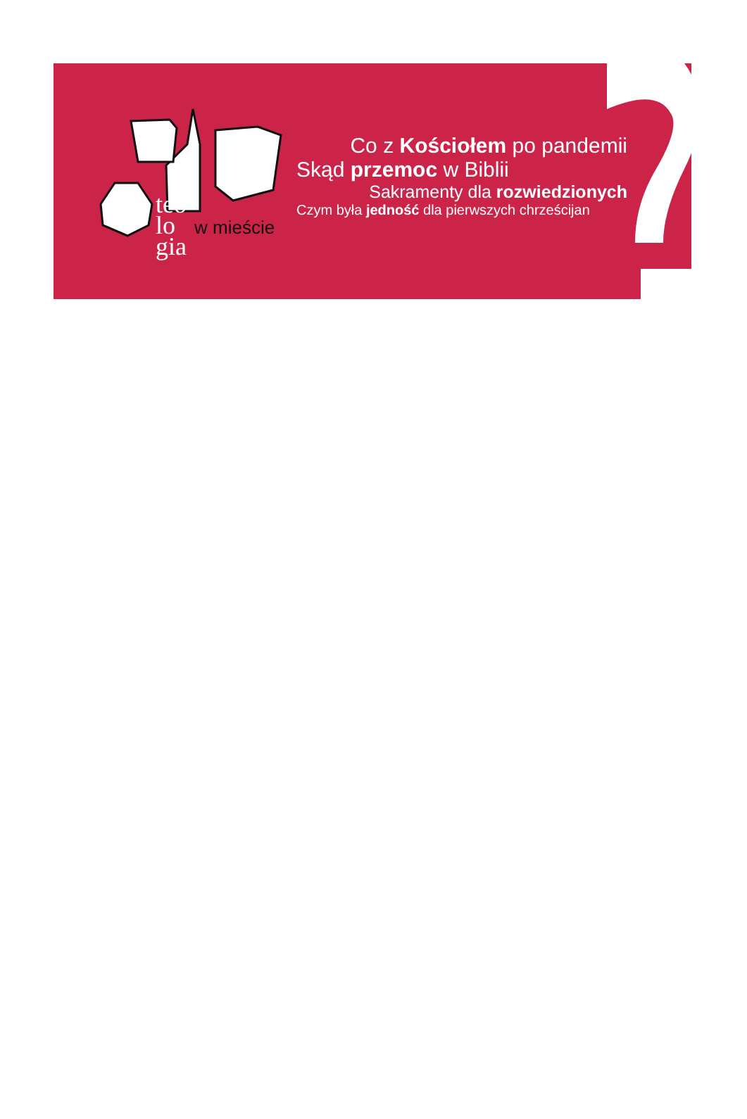teo
lo
gia
w mieście
Co z Kościołem po pandemii
Skąd przemoc w Biblii
Sakramenty dla rozwiedzionych
Czym była jedność dla pierwszych chrześcijan